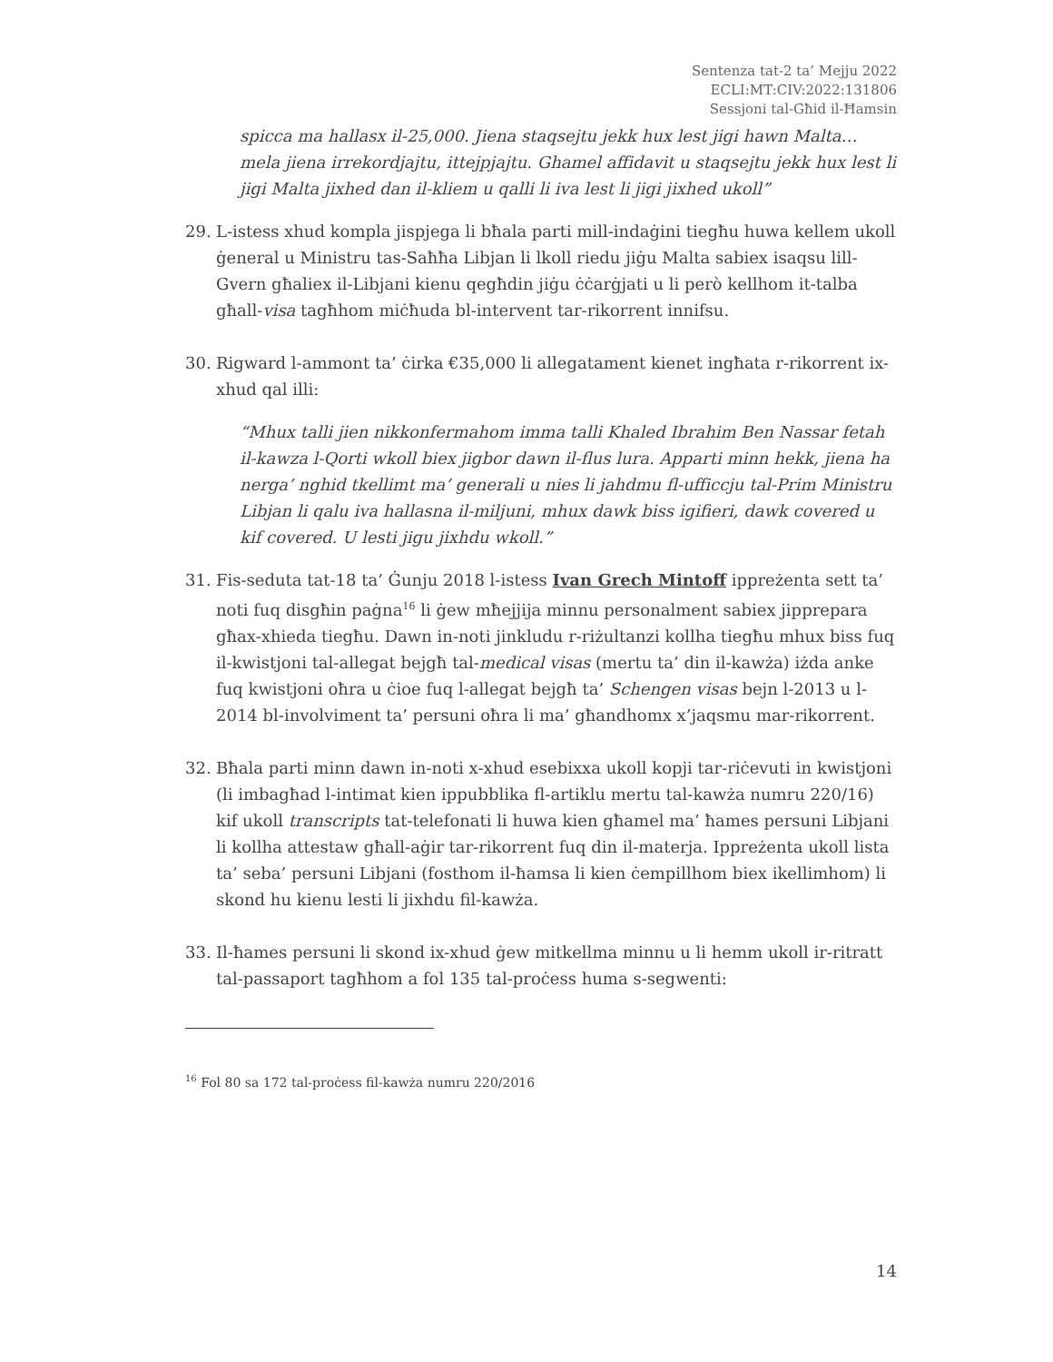Sentenza tat-2 ta’ Mejju 2022
ECLI:MT:CIV:2022:131806
Sessjoni tal-Għid il-Ħamsin
spicca ma hallasx il-25,000. Jiena staqsejtu jekk hux lest jigi hawn Malta… mela jiena irrekordjajtu, ittejpjajtu. Ghamel affidavit u staqsejtu jekk hux lest li jigi Malta jixhed dan il-kliem u qalli li iva lest li jigi jixhed ukoll”
29. L-istess xhud kompla jispjega li bħala parti mill-indaġini tiegħu huwa kellem ukoll ġeneral u Ministru tas-Saħħa Libjan li lkoll riedu jiġu Malta sabiex isaqsu lill-Gvern għaliex il-Libjani kienu qegħdin jiġu ċċarġjati u li però kellhom it-talba għall-visa tagħhom miċħuda bl-intervent tar-rikorrent innifsu.
30. Rigward l-ammont ta’ ċirka €35,000 li allegatament kienet ingħata r-rikorrent ix-xhud qal illi:
“Mhux talli jien nikkonfermahom imma talli Khaled Ibrahim Ben Nassar fetah il-kawza l-Qorti wkoll biex jigbor dawn il-flus lura. Apparti minn hekk, jiena ha nerga’ nghid tkellimt ma’ generali u nies li jahdmu fl-ufficcju tal-Prim Ministru Libjan li qalu iva hallasna il-miljuni, mhux dawk biss igifieri, dawk covered u kif covered. U lesti jigu jixhdu wkoll.”
31. Fis-seduta tat-18 ta’ Ġunju 2018 l-istess Ivan Grech Mintoff ippreżenta sett ta’ noti fuq disgħin paġna<sup>16</sup> li ġew mħejjija minnu personalment sabiex jipprepara għax-xhieda tiegħu. Dawn in-noti jinkludu r-riżultanzi kollha tiegħu mhux biss fuq il-kwistjoni tal-allegat bejgħ tal-medical visas (mertu ta’ din il-kawża) iżda anke fuq kwistjoni oħra u ċioe fuq l-allegat bejgħ ta’ Schengen visas bejn l-2013 u l-2014 bl-involviment ta’ persuni oħra li ma’ għandhomx x’jaqsmu mar-rikorrent.
32. Bħala parti minn dawn in-noti x-xhud esebixxa ukoll kopji tar-riċevuti in kwistjoni (li imbagħad l-intimat kien ippubblika fl-artiklu mertu tal-kawża numru 220/16) kif ukoll transcripts tat-telefonati li huwa kien għamel ma’ ħames persuni Libjani li kollha attestaw għall-aġir tar-rikorrent fuq din il-materja. Ippreżenta ukoll lista ta’ seba’ persuni Libjani (fosthom il-ħamsa li kien ċempillhom biex ikellimhom) li skond hu kienu lesti li jixhdu fil-kawża.
33. Il-ħames persuni li skond ix-xhud ġew mitkellma minnu u li hemm ukoll ir-ritratt tal-passaport tagħhom a fol 135 tal-proċess huma s-segwenti:
<sup>16</sup> Fol 80 sa 172 tal-proċess fil-kawża numru 220/2016
14